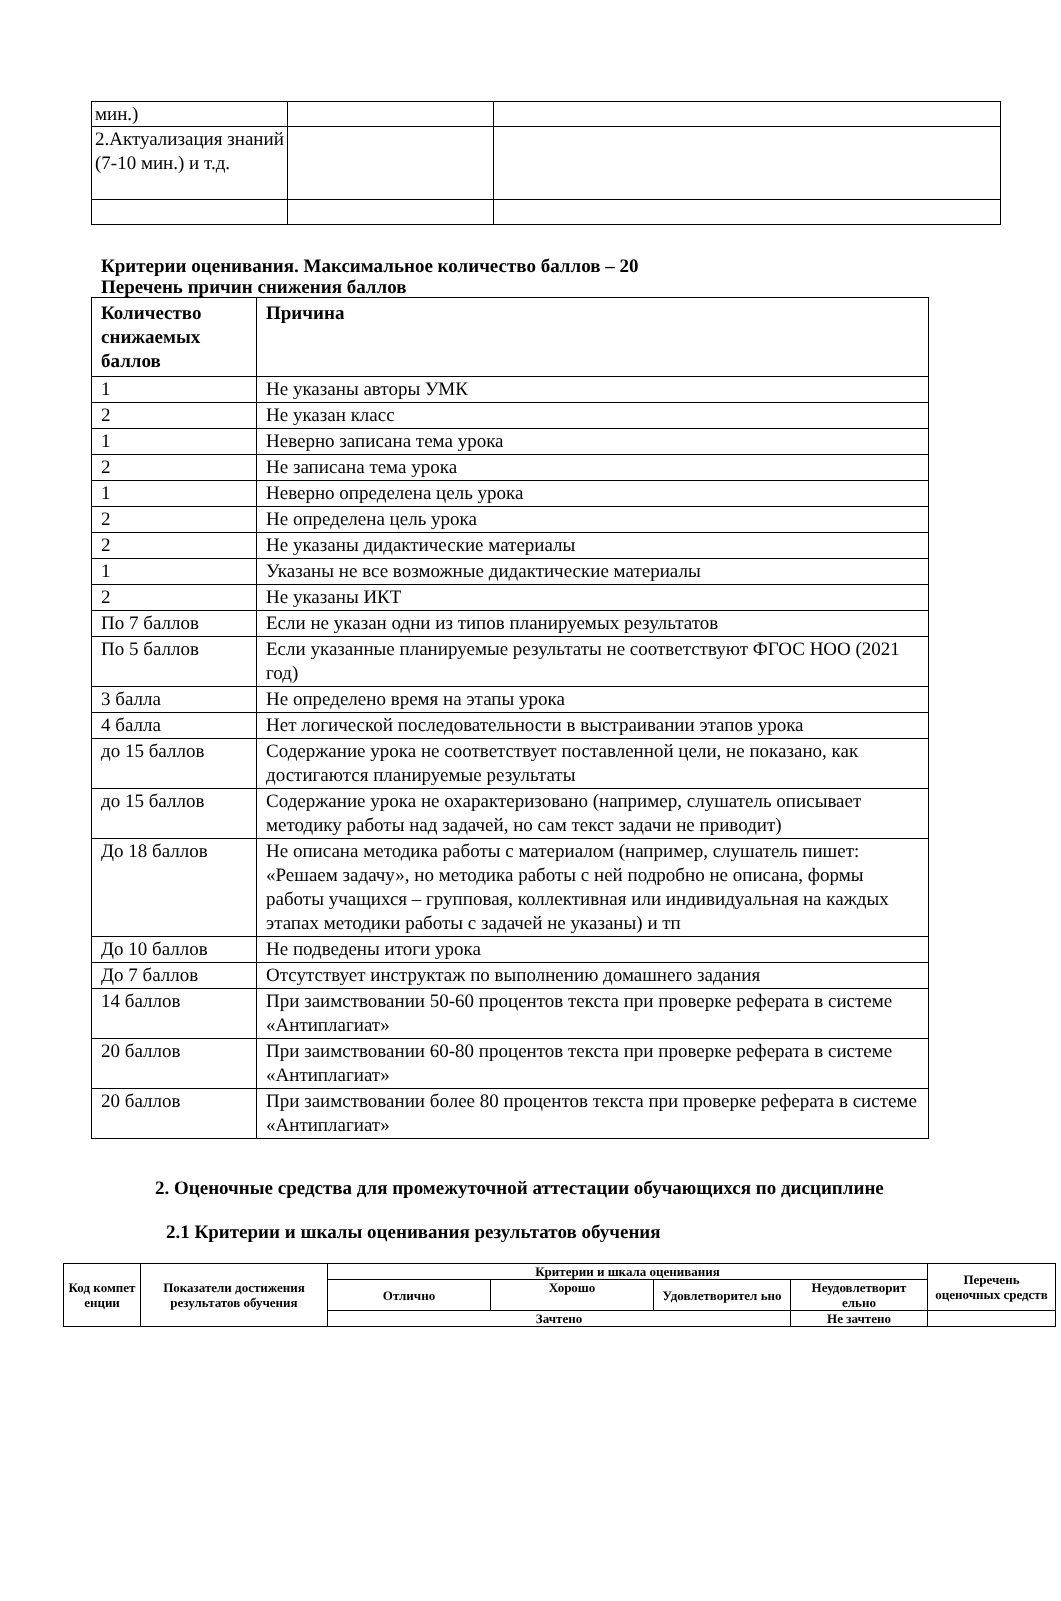| мин.) | | |
| 2.Актуализация знаний (7-10 мин.) и т.д. | | |
Критерии оценивания. Максимальное количество баллов – 20
Перечень причин снижения баллов
| Количество снижаемых баллов | Причина |
| --- | --- |
| 1 | Не указаны авторы УМК |
| 2 | Не указан класс |
| 1 | Неверно записана тема урока |
| 2 | Не записана тема урока |
| 1 | Неверно определена цель урока |
| 2 | Не определена цель урока |
| 2 | Не указаны дидактические материалы |
| 1 | Указаны не все возможные дидактические материалы |
| 2 | Не указаны ИКТ |
| По 7 баллов | Если не указан одни из типов планируемых результатов |
| По 5 баллов | Если указанные планируемые результаты не соответствуют ФГОС НОО (2021 год) |
| 3 балла | Не определено время на этапы урока |
| 4 балла | Нет логической последовательности в выстраивании этапов урока |
| до 15 баллов | Содержание урока не соответствует поставленной цели, не показано, как достигаются планируемые результаты |
| до 15 баллов | Содержание урока не охарактеризовано (например, слушатель описывает методику работы над задачей, но сам текст задачи не приводит) |
| До 18 баллов | Не описана методика работы с материалом (например, слушатель пишет: «Решаем задачу», но методика работы с ней подробно не описана, формы работы учащихся – групповая, коллективная или индивидуальная на каждых этапах методики работы с задачей не указаны) и тп |
| До 10 баллов | Не подведены итоги урока |
| До 7 баллов | Отсутствует инструктаж по выполнению домашнего задания |
| 14 баллов | При заимствовании 50-60 процентов текста при проверке реферата в системе «Антиплагиат» |
| 20 баллов | При заимствовании 60-80 процентов текста при проверке реферата в системе «Антиплагиат» |
| 20 баллов | При заимствовании более 80 процентов текста при проверке реферата в системе «Антиплагиат» |
2. Оценочные средства для промежуточной аттестации обучающихся по дисциплине
2.1 Критерии и шкалы оценивания результатов обучения
| Код компет енции | Показатели достижения результатов обучения | Критерии и шкала оценивания | | | | Перечень оценочных средств |
| --- | --- | --- | --- | --- | --- | --- |
| | | Отлично | Хорошо | Удовлетворител ьно | Неудовлетворит ельно | |
| | | Зачтено | | | Не зачтено | |